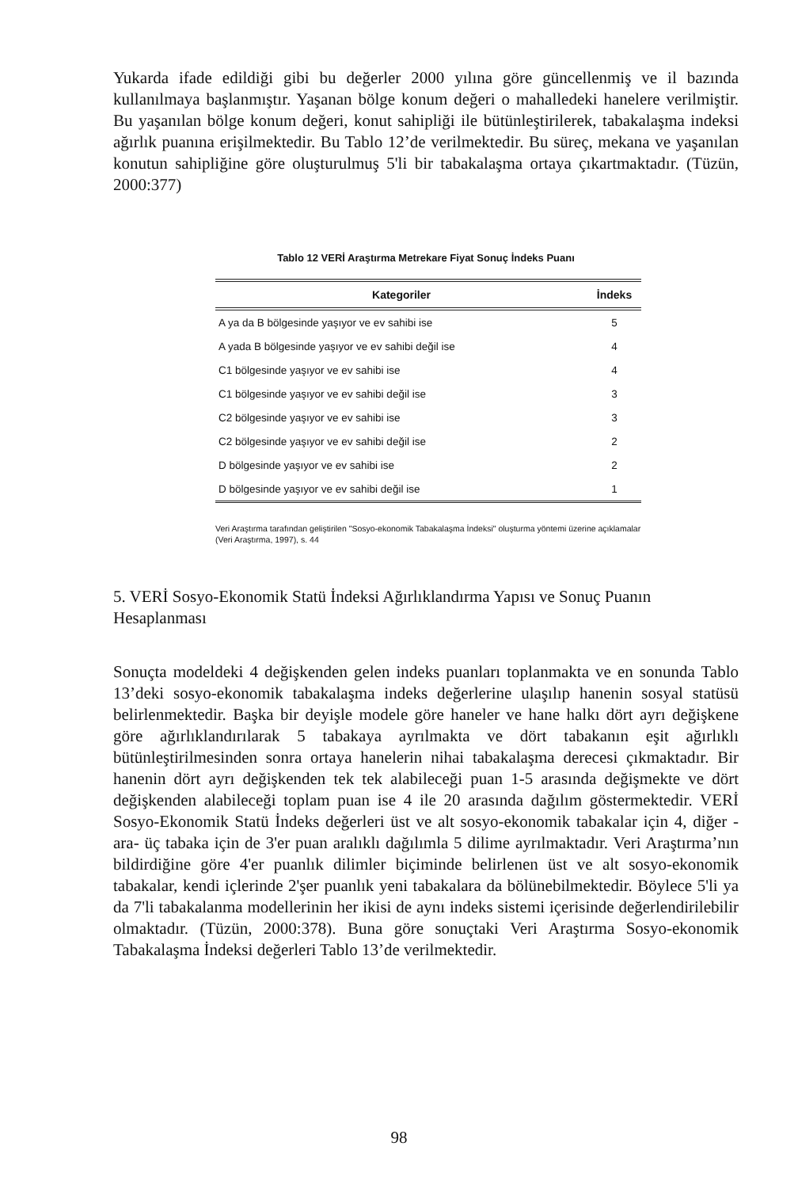Yukarda ifade edildiği gibi bu değerler 2000 yılına göre güncellenmiş ve il bazında kullanılmaya başlanmıştır. Yaşanan bölge konum değeri o mahalledeki hanelere verilmiştir. Bu yaşanılan bölge konum değeri, konut sahipliği ile bütünleştirilerek, tabakalaşma indeksi ağırlık puanına erişilmektedir. Bu Tablo 12’de verilmektedir. Bu süreç, mekana ve yaşanılan konutun sahipliğine göre oluşturulmuş 5'li bir tabakalaşma ortaya çıkartmaktadır. (Tüzün, 2000:377)
Tablo 12 VERİ Araştırma Metrekare Fiyat Sonuç İndeks Puanı
| Kategoriler | İndeks |
| --- | --- |
| A ya da B bölgesinde yaşıyor ve ev sahibi ise | 5 |
| A yada B bölgesinde yaşıyor ve ev sahibi değil ise | 4 |
| C1 bölgesinde yaşıyor ve ev sahibi ise | 4 |
| C1 bölgesinde yaşıyor ve ev sahibi değil ise | 3 |
| C2 bölgesinde yaşıyor ve ev sahibi ise | 3 |
| C2 bölgesinde yaşıyor ve ev sahibi değil ise | 2 |
| D bölgesinde yaşıyor ve ev sahibi ise | 2 |
| D bölgesinde yaşıyor ve ev sahibi değil ise | 1 |
Veri Araştırma tarafından geliştirilen "Sosyo-ekonomik Tabakalaşma İndeksi" oluşturma yöntemi üzerine açıklamalar (Veri Araştırma, 1997), s. 44
5. VERİ Sosyo-Ekonomik Statü İndeksi Ağırlıklandırma Yapısı ve Sonuç Puanın Hesaplanması
Sonuçta modeldeki 4 değişkenden gelen indeks puanları toplanmakta ve en sonunda Tablo 13’deki sosyo-ekonomik tabakalaşma indeks değerlerine ulaşılıp hanenin sosyal statüsü belirlenmektedir. Başka bir deyişle modele göre haneler ve hane halkı dört ayrı değişkene göre ağırlıklandırılarak 5 tabakaya ayrılmakta ve dört tabakanın eşit ağırlıklı bütünleştirilmesinden sonra ortaya hanelerin nihai tabakalaşma derecesi çıkmaktadır. Bir hanenin dört ayrı değişkenden tek tek alabileceği puan 1-5 arasında değişmekte ve dört değişkenden alabileceği toplam puan ise 4 ile 20 arasında dağılım göstermektedir. VERİ Sosyo-Ekonomik Statü İndeks değerleri üst ve alt sosyo-ekonomik tabakalar için 4, diğer -ara- üç tabaka için de 3'er puan aralıklı dağılımla 5 dilime ayrılmaktadır. Veri Araştırma’nın bildirdiğine göre 4'er puanlık dilimler biçiminde belirlenen üst ve alt sosyo-ekonomik tabakalar, kendi içlerinde 2'şer puanlık yeni tabakalara da bölünebilmektedir. Böylece 5'li ya da 7'li tabakalanma modellerinin her ikisi de aynı indeks sistemi içerisinde değerlendirilebilir olmaktadır. (Tüzün, 2000:378). Buna göre sonuçtaki Veri Araştırma Sosyo-ekonomik Tabakalaşma İndeksi değerleri Tablo 13’de verilmektedir.
98